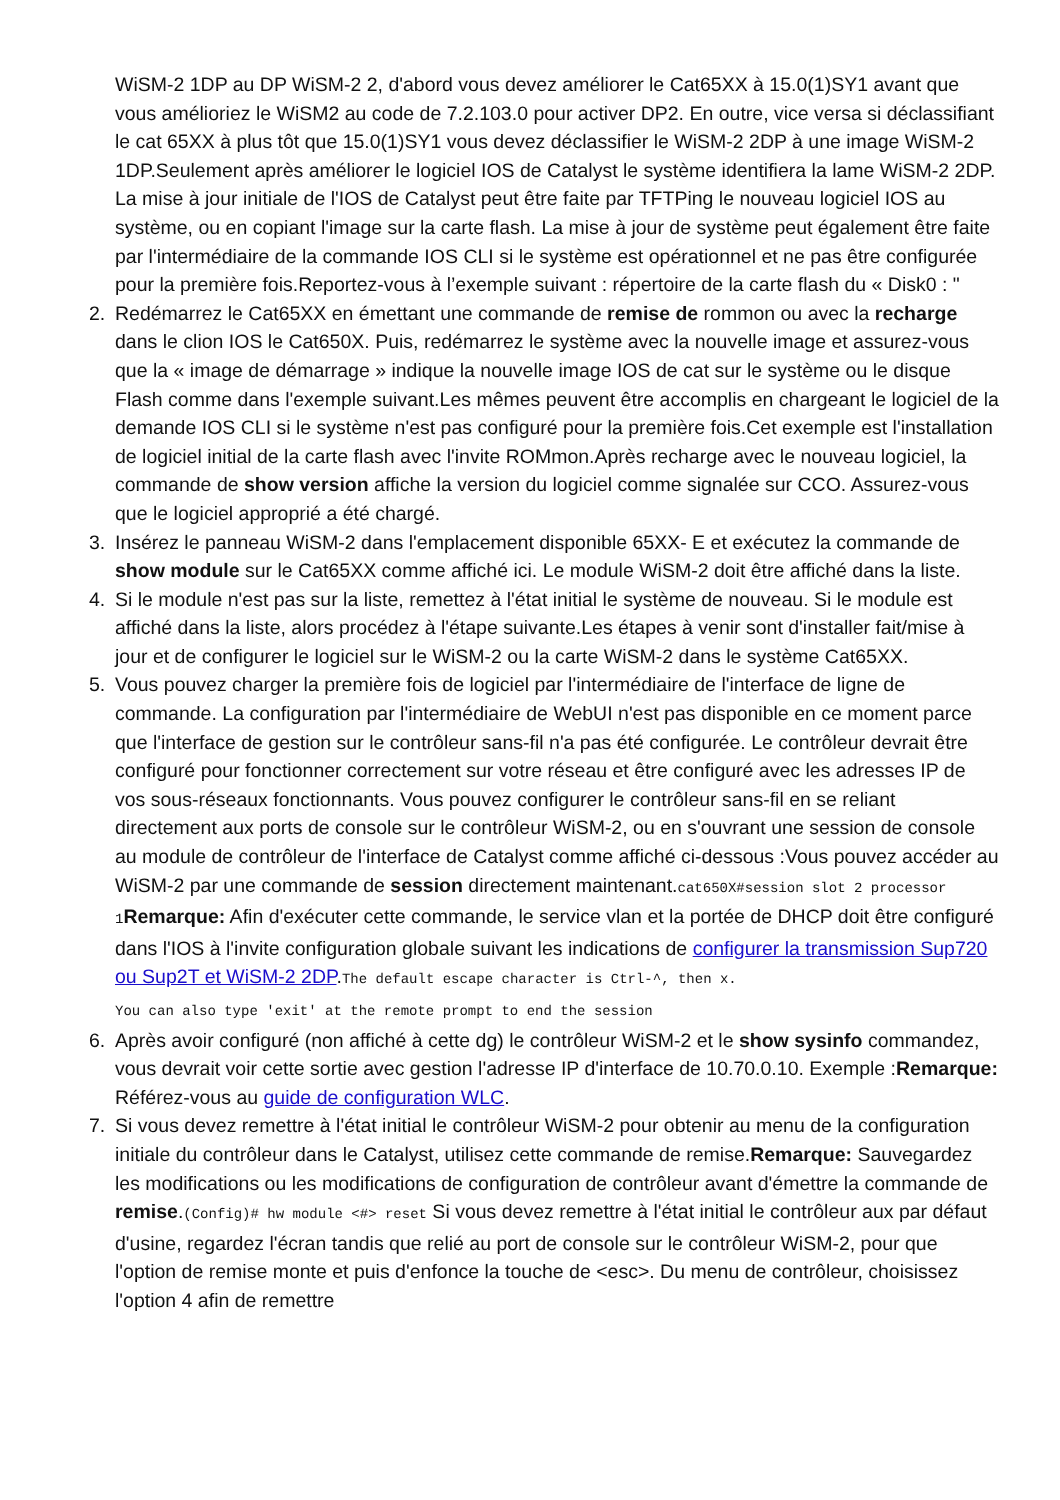WiSM-2 1DP au DP WiSM-2 2, d'abord vous devez améliorer le Cat65XX à 15.0(1)SY1 avant que vous amélioriez le WiSM2 au code de 7.2.103.0 pour activer DP2. En outre, vice versa si déclassifiant le cat 65XX à plus tôt que 15.0(1)SY1 vous devez déclassifier le WiSM-2 2DP à une image WiSM-2 1DP.Seulement après améliorer le logiciel IOS de Catalyst le système identifiera la lame WiSM-2 2DP. La mise à jour initiale de l'IOS de Catalyst peut être faite par TFTPing le nouveau logiciel IOS au système, ou en copiant l'image sur la carte flash. La mise à jour de système peut également être faite par l'intermédiaire de la commande IOS CLI si le système est opérationnel et ne pas être configurée pour la première fois.Reportez-vous à l’exemple suivant : répertoire de la carte flash du « Disk0 : "
2. Redémarrez le Cat65XX en émettant une commande de remise de rommon ou avec la recharge dans le clion IOS le Cat650X. Puis, redémarrez le système avec la nouvelle image et assurez-vous que la « image de démarrage » indique la nouvelle image IOS de cat sur le système ou le disque Flash comme dans l'exemple suivant.Les mêmes peuvent être accomplis en chargeant le logiciel de la demande IOS CLI si le système n'est pas configuré pour la première fois.Cet exemple est l'installation de logiciel initial de la carte flash avec l'invite ROMmon.Après recharge avec le nouveau logiciel, la commande de show version affiche la version du logiciel comme signalée sur CCO. Assurez-vous que le logiciel approprié a été chargé.
3. Insérez le panneau WiSM-2 dans l'emplacement disponible 65XX- E et exécutez la commande de show module sur le Cat65XX comme affiché ici. Le module WiSM-2 doit être affiché dans la liste.
4. Si le module n'est pas sur la liste, remettez à l'état initial le système de nouveau. Si le module est affiché dans la liste, alors procédez à l'étape suivante.Les étapes à venir sont d'installer fait/mise à jour et de configurer le logiciel sur le WiSM-2 ou la carte WiSM-2 dans le système Cat65XX.
5. Vous pouvez charger la première fois de logiciel par l'intermédiaire de l'interface de ligne de commande. La configuration par l'intermédiaire de WebUI n'est pas disponible en ce moment parce que l'interface de gestion sur le contrôleur sans-fil n'a pas été configurée. Le contrôleur devrait être configuré pour fonctionner correctement sur votre réseau et être configuré avec les adresses IP de vos sous-réseaux fonctionnants. Vous pouvez configurer le contrôleur sans-fil en se reliant directement aux ports de console sur le contrôleur WiSM-2, ou en s'ouvrant une session de console au module de contrôleur de l'interface de Catalyst comme affiché ci-dessous :Vous pouvez accéder au WiSM-2 par une commande de session directement maintenant.cat650X#session slot 2 processor 1Remarque: Afin d'exécuter cette commande, le service vlan et la portée de DHCP doit être configuré dans l'IOS à l'invite configuration globale suivant les indications de configurer la transmission Sup720 ou Sup2T et WiSM-2 2DP.The default escape character is Ctrl-^, then x.
You can also type 'exit' at the remote prompt to end the session
6. Après avoir configuré (non affiché à cette dg) le contrôleur WiSM-2 et le show sysinfo commandez, vous devrait voir cette sortie avec gestion l'adresse IP d'interface de 10.70.0.10. Exemple :Remarque: Référez-vous au guide de configuration WLC.
7. Si vous devez remettre à l'état initial le contrôleur WiSM-2 pour obtenir au menu de la configuration initiale du contrôleur dans le Catalyst, utilisez cette commande de remise.Remarque: Sauvegardez les modifications ou les modifications de configuration de contrôleur avant d'émettre la commande de remise.(Config)# hw module <#> reset Si vous devez remettre à l'état initial le contrôleur aux par défaut d'usine, regardez l'écran tandis que relié au port de console sur le contrôleur WiSM-2, pour que l'option de remise monte et puis d'enfonce la touche de <esc>. Du menu de contrôleur, choisissez l'option 4 afin de remettre